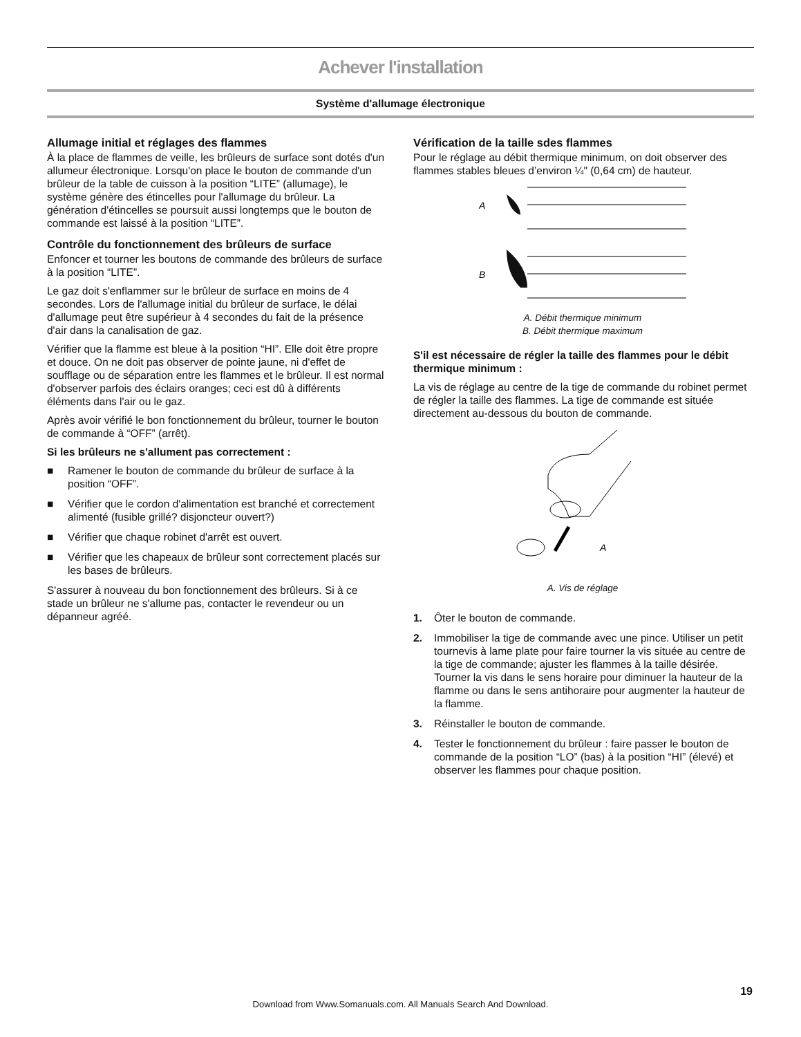Achever l'installation
Système d'allumage électronique
Allumage initial et réglages des flammes
À la place de flammes de veille, les brûleurs de surface sont dotés d'un allumeur électronique. Lorsqu'on place le bouton de commande d'un brûleur de la table de cuisson à la position “LITE” (allumage), le système génère des étincelles pour l'allumage du brûleur. La génération d'étincelles se poursuit aussi longtemps que le bouton de commande est laissé à la position “LITE”.
Contrôle du fonctionnement des brûleurs de surface
Enfoncer et tourner les boutons de commande des brûleurs de surface à la position “LITE”.
Le gaz doit s'enflammer sur le brûleur de surface en moins de 4 secondes. Lors de l'allumage initial du brûleur de surface, le délai d'allumage peut être supérieur à 4 secondes du fait de la présence d'air dans la canalisation de gaz.
Vérifier que la flamme est bleue à la position “HI”. Elle doit être propre et douce. On ne doit pas observer de pointe jaune, ni d'effet de soufflage ou de séparation entre les flammes et le brûleur. Il est normal d'observer parfois des éclairs oranges; ceci est dû à différents éléments dans l'air ou le gaz.
Après avoir vérifié le bon fonctionnement du brûleur, tourner le bouton de commande à “OFF” (arrêt).
Si les brûleurs ne s'allument pas correctement :
■ Ramener le bouton de commande du brûleur de surface à la position “OFF”.
■ Vérifier que le cordon d'alimentation est branché et correctement alimenté (fusible grillé? disjoncteur ouvert?)
■ Vérifier que chaque robinet d'arrêt est ouvert.
■ Vérifier que les chapeaux de brûleur sont correctement placés sur les bases de brûleurs.
S'assurer à nouveau du bon fonctionnement des brûleurs. Si à ce stade un brûleur ne s'allume pas, contacter le revendeur ou un dépanneur agréé.
Vérification de la taille sdes flammes
Pour le réglage au débit thermique minimum, on doit observer des flammes stables bleues d’environ ¼" (0,64 cm) de hauteur.
A
B
A. Débit thermique minimum
B. Débit thermique maximum
S'il est nécessaire de régler la taille des flammes pour le débit thermique minimum :
La vis de réglage au centre de la tige de commande du robinet permet de régler la taille des flammes. La tige de commande est située directement au-dessous du bouton de commande.
A
A. Vis de réglage
1. Ôter le bouton de commande.
2. Immobiliser la tige de commande avec une pince. Utiliser un petit tournevis à lame plate pour faire tourner la vis située au centre de la tige de commande; ajuster les flammes à la taille désirée. Tourner la vis dans le sens horaire pour diminuer la hauteur de la flamme ou dans le sens antihoraire pour augmenter la hauteur de la flamme.
3. Réinstaller le bouton de commande.
4. Tester le fonctionnement du brûleur : faire passer le bouton de commande de la position “LO” (bas) à la position “HI” (élevé) et observer les flammes pour chaque position.
19
Download from Www.Somanuals.com. All Manuals Search And Download.